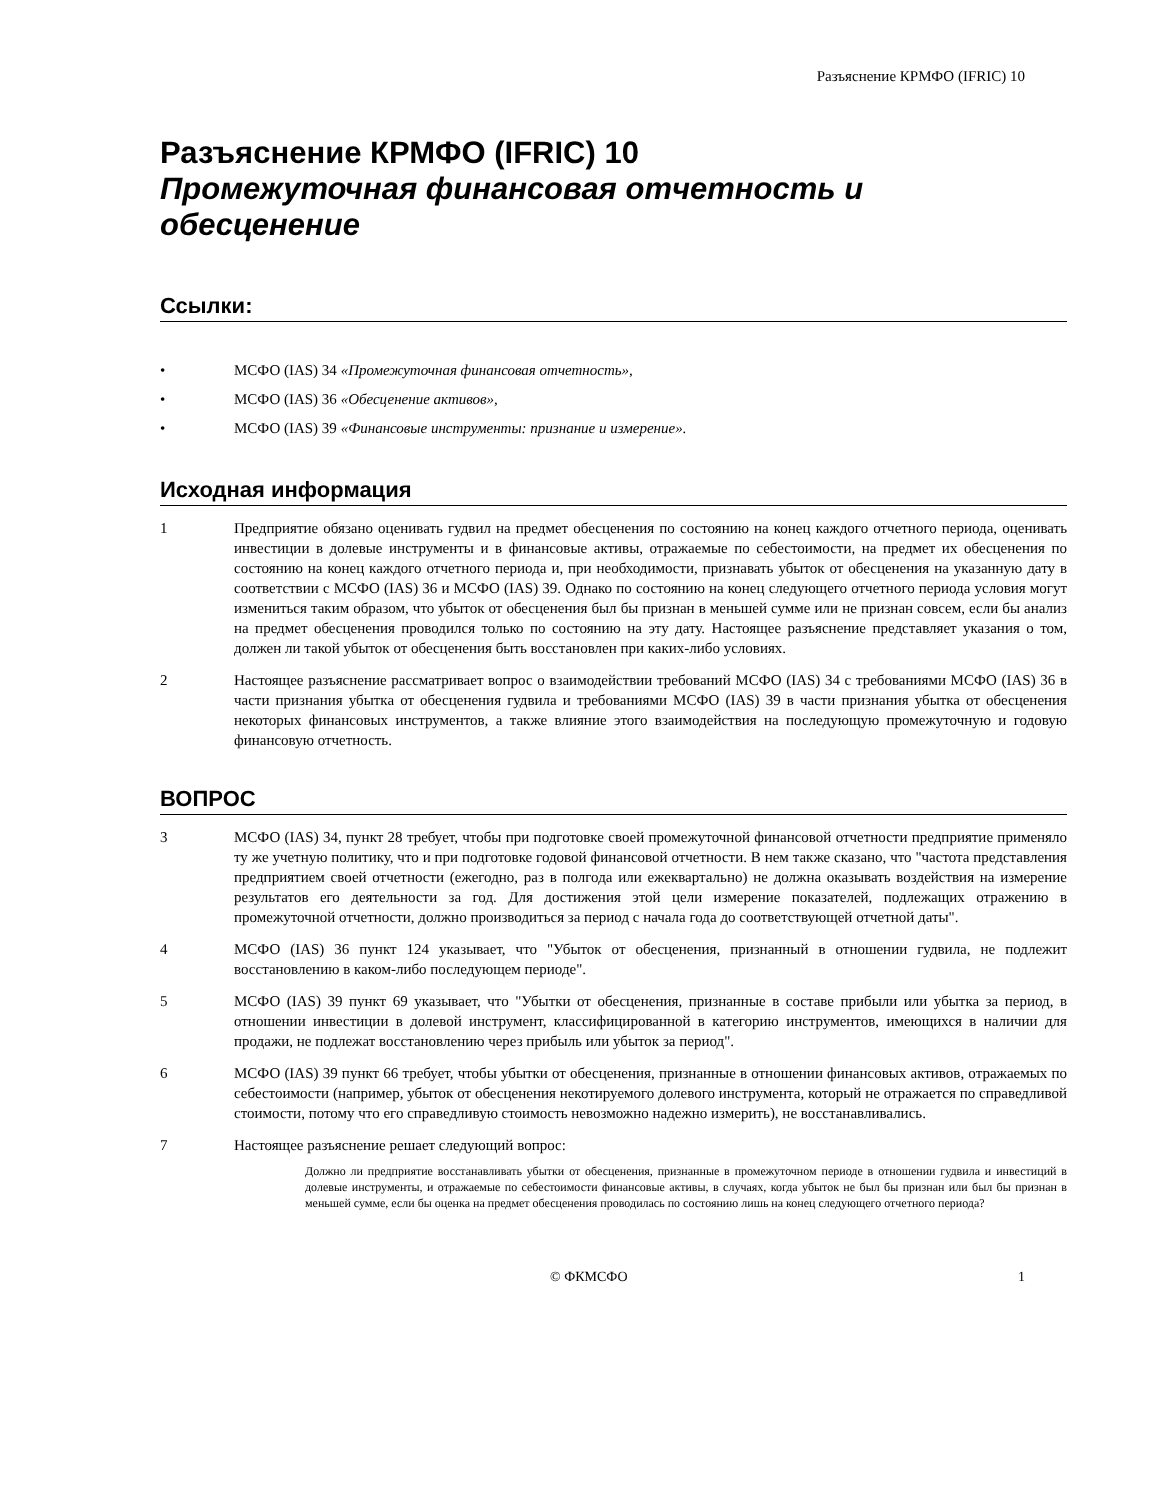Разъяснение КРМФО (IFRIC) 10
Разъяснение КРМФО (IFRIC) 10
Промежуточная финансовая отчетность и обесценение
Ссылки:
• МСФО (IAS) 34 «Промежуточная финансовая отчетность»,
• МСФО (IAS) 36 «Обесценение активов»,
• МСФО (IAS) 39 «Финансовые инструменты: признание и измерение».
Исходная информация
1 Предприятие обязано оценивать гудвил на предмет обесценения по состоянию на конец каждого отчетного периода, оценивать инвестиции в долевые инструменты и в финансовые активы, отражаемые по себестоимости, на предмет их обесценения по состоянию на конец каждого отчетного периода и, при необходимости, признавать убыток от обесценения на указанную дату в соответствии с МСФО (IAS) 36 и МСФО (IAS) 39. Однако по состоянию на конец следующего отчетного периода условия могут измениться таким образом, что убыток от обесценения был бы признан в меньшей сумме или не признан совсем, если бы анализ на предмет обесценения проводился только по состоянию на эту дату. Настоящее разъяснение представляет указания о том, должен ли такой убыток от обесценения быть восстановлен при каких-либо условиях.
2 Настоящее разъяснение рассматривает вопрос о взаимодействии требований МСФО (IAS) 34 с требованиями МСФО (IAS) 36 в части признания убытка от обесценения гудвила и требованиями МСФО (IAS) 39 в части признания убытка от обесценения некоторых финансовых инструментов, а также влияние этого взаимодействия на последующую промежуточную и годовую финансовую отчетность.
ВОПРОС
3 МСФО (IAS) 34, пункт 28 требует, чтобы при подготовке своей промежуточной финансовой отчетности предприятие применяло ту же учетную политику, что и при подготовке годовой финансовой отчетности. В нем также сказано, что "частота представления предприятием своей отчетности (ежегодно, раз в полгода или ежеквартально) не должна оказывать воздействия на измерение результатов его деятельности за год. Для достижения этой цели измерение показателей, подлежащих отражению в промежуточной отчетности, должно производиться за период с начала года до соответствующей отчетной даты".
4 МСФО (IAS) 36 пункт 124 указывает, что "Убыток от обесценения, признанный в отношении гудвила, не подлежит восстановлению в каком-либо последующем периоде".
5 МСФО (IAS) 39 пункт 69 указывает, что "Убытки от обесценения, признанные в составе прибыли или убытка за период, в отношении инвестиции в долевой инструмент, классифицированной в категорию инструментов, имеющихся в наличии для продажи, не подлежат восстановлению через прибыль или убыток за период".
6 МСФО (IAS) 39 пункт 66 требует, чтобы убытки от обесценения, признанные в отношении финансовых активов, отражаемых по себестоимости (например, убыток от обесценения некотируемого долевого инструмента, который не отражается по справедливой стоимости, потому что его справедливую стоимость невозможно надежно измерить), не восстанавливались.
7 Настоящее разъяснение решает следующий вопрос:
Должно ли предприятие восстанавливать убытки от обесценения, признанные в промежуточном периоде в отношении гудвила и инвестиций в долевые инструменты, и отражаемые по себестоимости финансовые активы, в случаях, когда убыток не был бы признан или был бы признан в меньшей сумме, если бы оценка на предмет обесценения проводилась по состоянию лишь на конец следующего отчетного периода?
© ФКМСФО 1